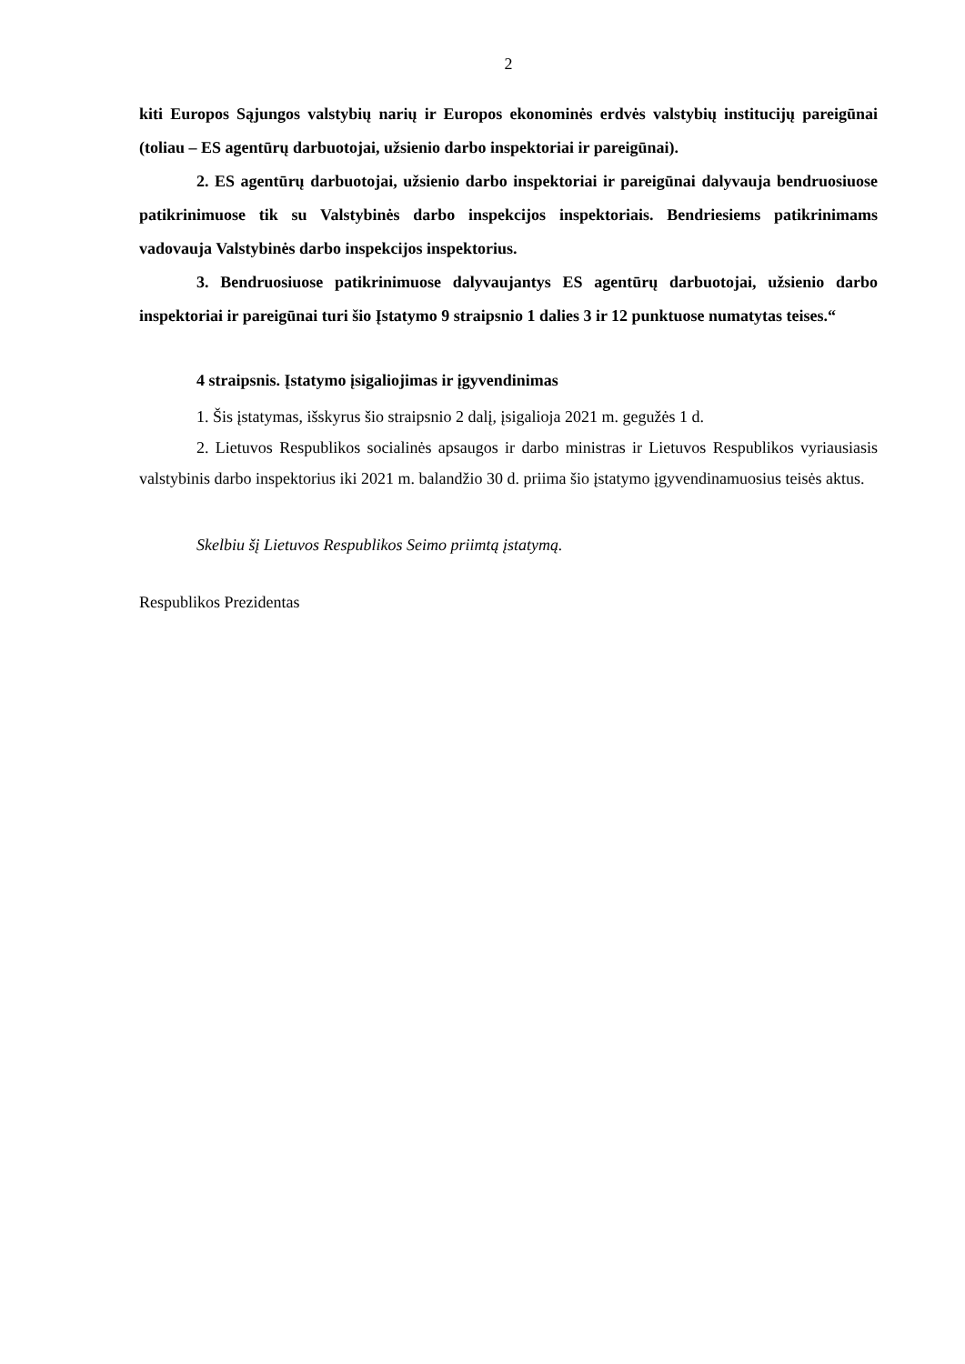2
kiti Europos Sąjungos valstybių narių ir Europos ekonominės erdvės valstybių institucijų pareigūnai (toliau – ES agentūrų darbuotojai, užsienio darbo inspektoriai ir pareigūnai).
2. ES agentūrų darbuotojai, užsienio darbo inspektoriai ir pareigūnai dalyvauja bendruosiuose patikrinimuose tik su Valstybinės darbo inspekcijos inspektoriais. Bendriesiems patikrinimams vadovauja Valstybinės darbo inspekcijos inspektorius.
3. Bendruosiuose patikrinimuose dalyvaujantys ES agentūrų darbuotojai, užsienio darbo inspektoriai ir pareigūnai turi šio Įstatymo 9 straipsnio 1 dalies 3 ir 12 punktuose numatytas teises.“
4 straipsnis. Įstatymo įsigaliojimas ir įgyvendinimas
1. Šis įstatymas, išskyrus šio straipsnio 2 dalį, įsigalioja 2021 m. gegužės 1 d.
2. Lietuvos Respublikos socialinės apsaugos ir darbo ministras ir Lietuvos Respublikos vyriausiasis valstybinis darbo inspektorius iki 2021 m. balandžio 30 d. priima šio įstatymo įgyvendinamuosius teisės aktus.
Skelbiu šį Lietuvos Respublikos Seimo priimtą įstatymą.
Respublikos Prezidentas